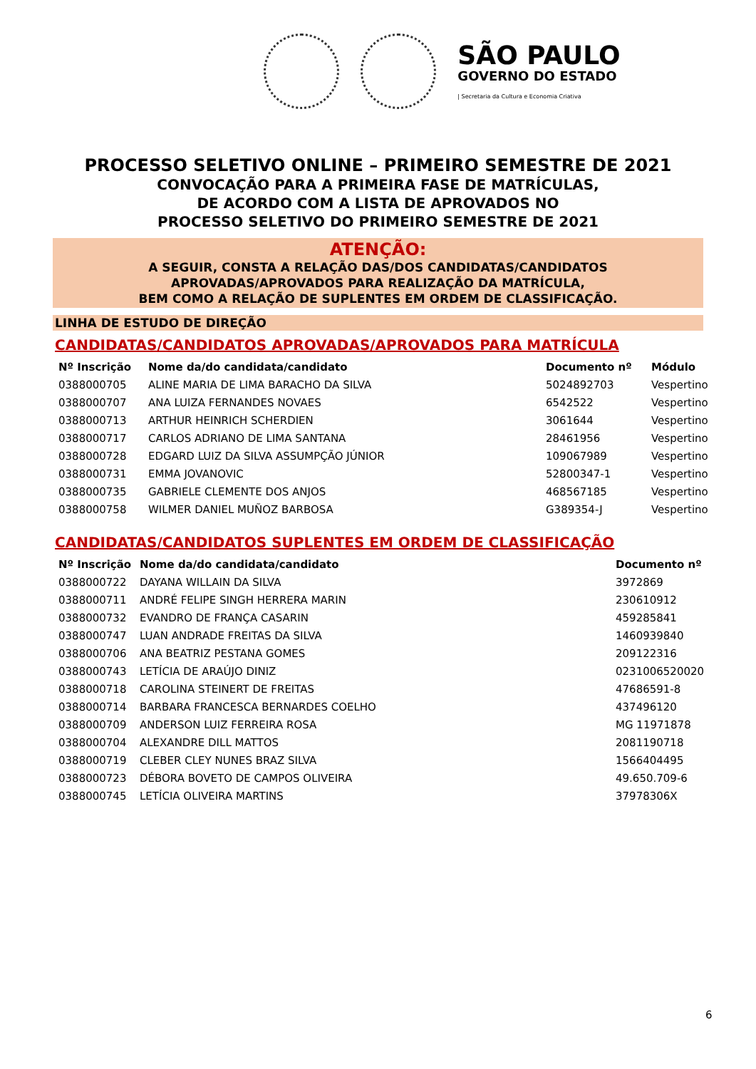SÃO PAULO
GOVERNO DO ESTADO
| Secretaria da Cultura e Economia Criativa
PROCESSO SELETIVO ONLINE – PRIMEIRO SEMESTRE DE 2021
CONVOCAÇÃO PARA A PRIMEIRA FASE DE MATRÍCULAS,
DE ACORDO COM A LISTA DE APROVADOS NO
PROCESSO SELETIVO DO PRIMEIRO SEMESTRE DE 2021
ATENÇÃO:
A SEGUIR, CONSTA A RELAÇÃO DAS/DOS CANDIDATAS/CANDIDATOS
APROVADAS/APROVADOS PARA REALIZAÇÃO DA MATRÍCULA,
BEM COMO A RELAÇÃO DE SUPLENTES EM ORDEM DE CLASSIFICAÇÃO.
LINHA DE ESTUDO DE DIREÇÃO
CANDIDATAS/CANDIDATOS APROVADAS/APROVADOS PARA MATRÍCULA
| Nº Inscrição | Nome da/do candidata/candidato | Documento nº | Módulo |
| --- | --- | --- | --- |
| 0388000705 | ALINE MARIA DE LIMA BARACHO DA SILVA | 5024892703 | Vespertino |
| 0388000707 | ANA LUIZA FERNANDES NOVAES | 6542522 | Vespertino |
| 0388000713 | ARTHUR HEINRICH SCHERDIEN | 3061644 | Vespertino |
| 0388000717 | CARLOS ADRIANO DE LIMA SANTANA | 28461956 | Vespertino |
| 0388000728 | EDGARD LUIZ DA SILVA ASSUMPÇÃO JÚNIOR | 109067989 | Vespertino |
| 0388000731 | EMMA JOVANOVIC | 52800347-1 | Vespertino |
| 0388000735 | GABRIELE CLEMENTE DOS ANJOS | 468567185 | Vespertino |
| 0388000758 | WILMER DANIEL MUÑOZ BARBOSA | G389354-J | Vespertino |
CANDIDATAS/CANDIDATOS SUPLENTES EM ORDEM DE CLASSIFICAÇÃO
| Nº Inscrição | Nome da/do candidata/candidato | Documento nº |
| --- | --- | --- |
| 0388000722 | DAYANA WILLAIN DA SILVA | 3972869 |
| 0388000711 | ANDRÉ FELIPE SINGH HERRERA MARIN | 230610912 |
| 0388000732 | EVANDRO DE FRANÇA CASARIN | 459285841 |
| 0388000747 | LUAN ANDRADE FREITAS DA SILVA | 1460939840 |
| 0388000706 | ANA BEATRIZ PESTANA GOMES | 209122316 |
| 0388000743 | LETÍCIA DE ARAÚJO DINIZ | 0231006520020 |
| 0388000718 | CAROLINA STEINERT DE FREITAS | 47686591-8 |
| 0388000714 | BARBARA FRANCESCA BERNARDES COELHO | 437496120 |
| 0388000709 | ANDERSON LUIZ FERREIRA ROSA | MG 11971878 |
| 0388000704 | ALEXANDRE DILL MATTOS | 2081190718 |
| 0388000719 | CLEBER CLEY NUNES BRAZ SILVA | 1566404495 |
| 0388000723 | DÉBORA BOVETO DE CAMPOS OLIVEIRA | 49.650.709-6 |
| 0388000745 | LETÍCIA OLIVEIRA MARTINS | 37978306X |
6